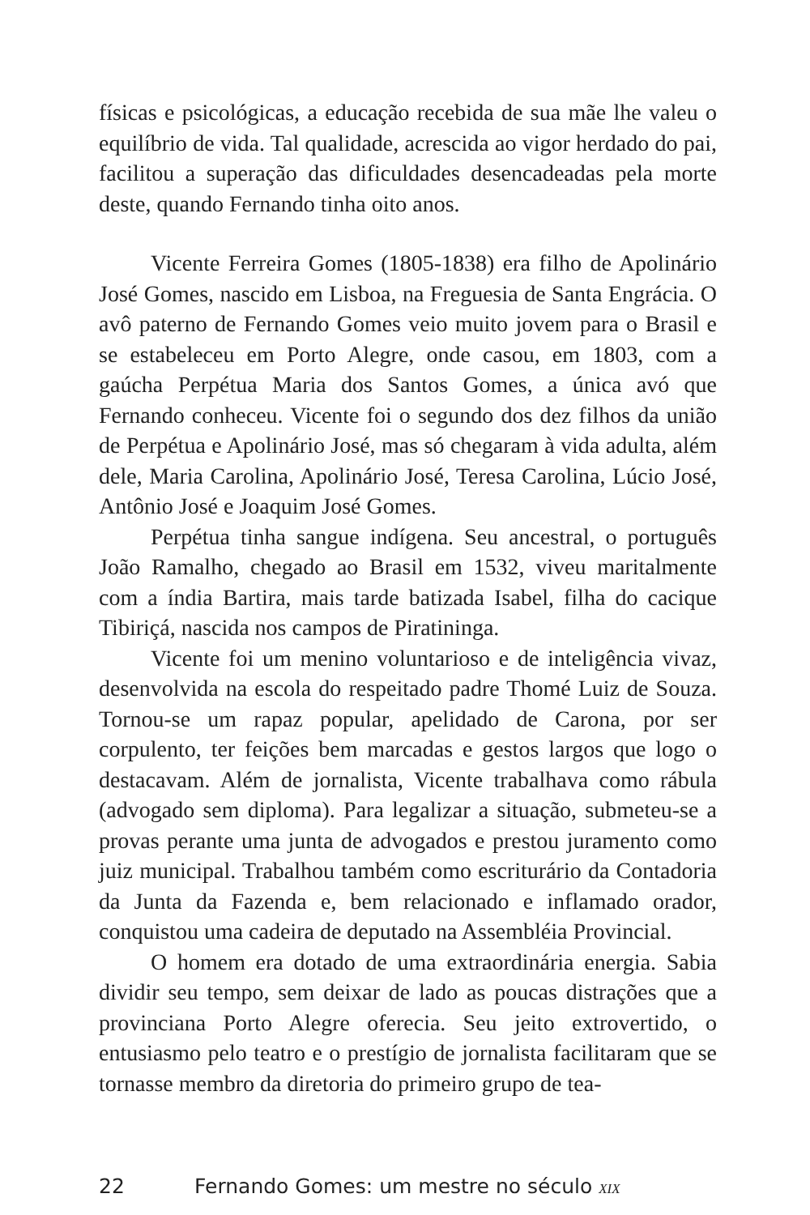físicas e psicológicas, a educação recebida de sua mãe lhe valeu o equilíbrio de vida. Tal qualidade, acrescida ao vigor herdado do pai, facilitou a superação das dificuldades desencadeadas pela morte deste, quando Fernando tinha oito anos.
Vicente Ferreira Gomes (1805-1838) era filho de Apolinário José Gomes, nascido em Lisboa, na Freguesia de Santa Engrácia. O avô paterno de Fernando Gomes veio muito jovem para o Brasil e se estabeleceu em Porto Alegre, onde casou, em 1803, com a gaúcha Perpétua Maria dos Santos Gomes, a única avó que Fernando conheceu. Vicente foi o segundo dos dez filhos da união de Perpétua e Apolinário José, mas só chegaram à vida adulta, além dele, Maria Carolina, Apolinário José, Teresa Carolina, Lúcio José, Antônio José e Joaquim José Gomes.
Perpétua tinha sangue indígena. Seu ancestral, o português João Ramalho, chegado ao Brasil em 1532, viveu maritalmente com a índia Bartira, mais tarde batizada Isabel, filha do cacique Tibiriçá, nascida nos campos de Piratininga.
Vicente foi um menino voluntarioso e de inteligência vivaz, desenvolvida na escola do respeitado padre Thomé Luiz de Souza. Tornou-se um rapaz popular, apelidado de Carona, por ser corpulento, ter feições bem marcadas e gestos largos que logo o destacavam. Além de jornalista, Vicente trabalhava como rábula (advogado sem diploma). Para legalizar a situação, submeteu-se a provas perante uma junta de advogados e prestou juramento como juiz municipal. Trabalhou também como escriturário da Contadoria da Junta da Fazenda e, bem relacionado e inflamado orador, conquistou uma cadeira de deputado na Assembléia Provincial.
O homem era dotado de uma extraordinária energia. Sabia dividir seu tempo, sem deixar de lado as poucas distrações que a provinciana Porto Alegre oferecia. Seu jeito extrovertido, o entusiasmo pelo teatro e o prestígio de jornalista facilitaram que se tornasse membro da diretoria do primeiro grupo de tea-
22 Fernando Gomes: um mestre no século XIX